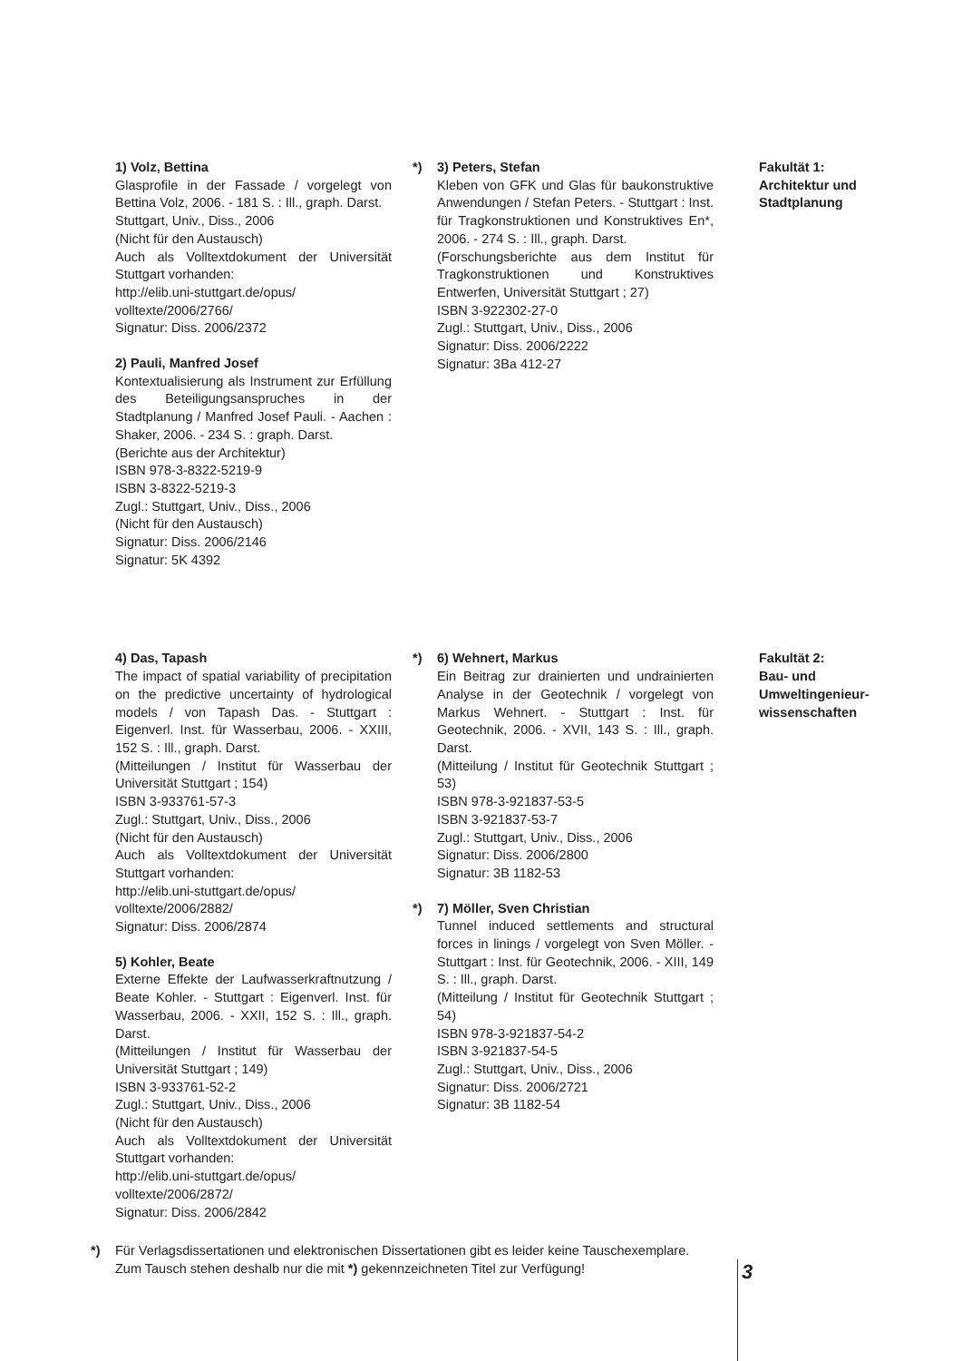1) Volz, Bettina
Glasprofile in der Fassade / vorgelegt von Bettina Volz, 2006. - 181 S. : Ill., graph. Darst.
Stuttgart, Univ., Diss., 2006
(Nicht für den Austausch)
Auch als Volltextdokument der Universität Stuttgart vorhanden:
http://elib.uni-stuttgart.de/opus/
volltexte/2006/2766/
Signatur: Diss. 2006/2372
2) Pauli, Manfred Josef
Kontextualisierung als Instrument zur Erfüllung des Beteiligungsanspruches in der Stadtplanung / Manfred Josef Pauli. - Aachen : Shaker, 2006. - 234 S. : graph. Darst.
(Berichte aus der Architektur)
ISBN 978-3-8322-5219-9
ISBN 3-8322-5219-3
Zugl.: Stuttgart, Univ., Diss., 2006
(Nicht für den Austausch)
Signatur: Diss. 2006/2146
Signatur: 5K 4392
*) 3) Peters, Stefan
Kleben von GFK und Glas für baukonstruktive Anwendungen / Stefan Peters. - Stuttgart : Inst. für Tragkonstruktionen und Konstruktives En*, 2006. - 274 S. : Ill., graph. Darst.
(Forschungsberichte aus dem Institut für Tragkonstruktionen und Konstruktives Entwerfen, Universität Stuttgart ; 27)
ISBN 3-922302-27-0
Zugl.: Stuttgart, Univ., Diss., 2006
Signatur: Diss. 2006/2222
Signatur: 3Ba 412-27
Fakultät 1:
Architektur und Stadtplanung
4) Das, Tapash
The impact of spatial variability of precipitation on the predictive uncertainty of hydrological models / von Tapash Das. - Stuttgart : Eigenverl. Inst. für Wasserbau, 2006. - XXIII, 152 S. : Ill., graph. Darst.
(Mitteilungen / Institut für Wasserbau der Universität Stuttgart ; 154)
ISBN 3-933761-57-3
Zugl.: Stuttgart, Univ., Diss., 2006
(Nicht für den Austausch)
Auch als Volltextdokument der Universität Stuttgart vorhanden:
http://elib.uni-stuttgart.de/opus/
volltexte/2006/2882/
Signatur: Diss. 2006/2874
5) Kohler, Beate
Externe Effekte der Laufwasserkraftnutzung / Beate Kohler. - Stuttgart : Eigenverl. Inst. für Wasserbau, 2006. - XXII, 152 S. : Ill., graph. Darst.
(Mitteilungen / Institut für Wasserbau der Universität Stuttgart ; 149)
ISBN 3-933761-52-2
Zugl.: Stuttgart, Univ., Diss., 2006
(Nicht für den Austausch)
Auch als Volltextdokument der Universität Stuttgart vorhanden:
http://elib.uni-stuttgart.de/opus/
volltexte/2006/2872/
Signatur: Diss. 2006/2842
*) 6) Wehnert, Markus
Ein Beitrag zur drainierten und undrainierten Analyse in der Geotechnik / vorgelegt von Markus Wehnert. - Stuttgart : Inst. für Geotechnik, 2006. - XVII, 143 S. : Ill., graph. Darst.
(Mitteilung / Institut für Geotechnik Stuttgart ; 53)
ISBN 978-3-921837-53-5
ISBN 3-921837-53-7
Zugl.: Stuttgart, Univ., Diss., 2006
Signatur: Diss. 2006/2800
Signatur: 3B 1182-53
*) 7) Möller, Sven Christian
Tunnel induced settlements and structural forces in linings / vorgelegt von Sven Möller. - Stuttgart : Inst. für Geotechnik, 2006. - XIII, 149 S. : Ill., graph. Darst.
(Mitteilung / Institut für Geotechnik Stuttgart ; 54)
ISBN 978-3-921837-54-2
ISBN 3-921837-54-5
Zugl.: Stuttgart, Univ., Diss., 2006
Signatur: Diss. 2006/2721
Signatur: 3B 1182-54
Fakultät 2:
Bau- und Umweltingenieur-wissenschaften
*) Für Verlagsdissertationen und elektronischen Dissertationen gibt es leider keine Tauschexemplare.
Zum Tausch stehen deshalb nur die mit *) gekennzeichneten Titel zur Verfügung!
3